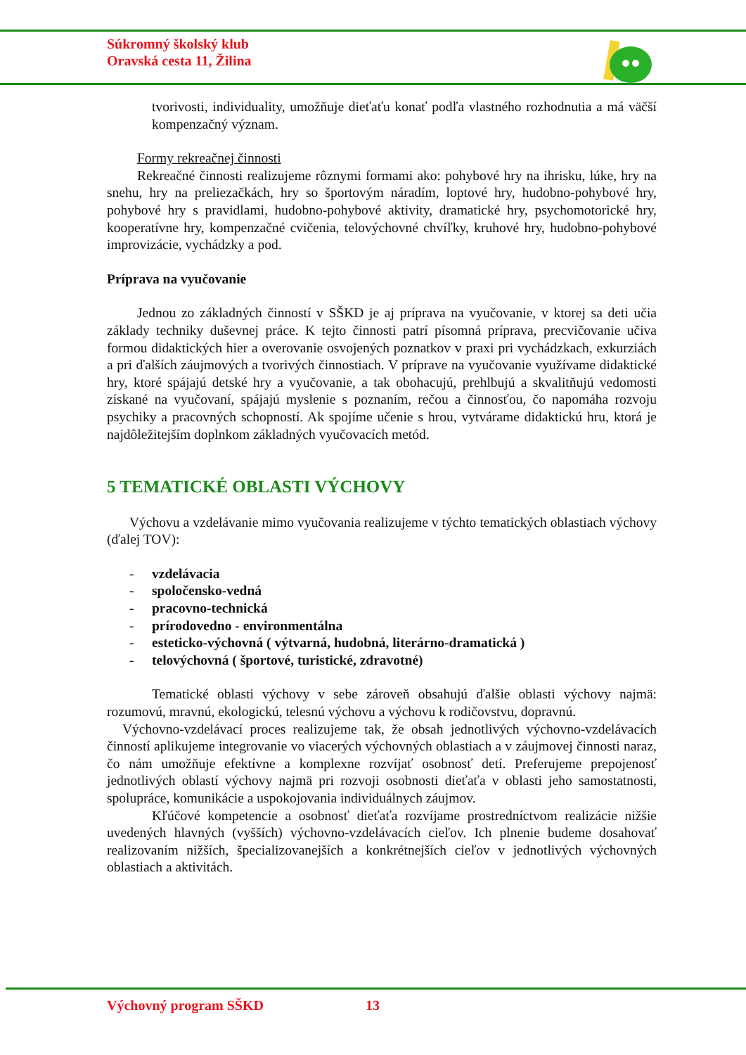Súkromný školský klub
Oravská cesta 11, Žilina
tvorivosti, individuality, umožňuje dieťaťu konať podľa vlastného rozhodnutia a má väčší kompenzačný význam.
Formy rekreačnej činnosti
Rekreačné činnosti realizujeme rôznymi formami ako: pohybové hry na ihrisku, lúke, hry na snehu, hry na preliezačkách, hry so športovým náradím, loptové hry, hudobno-pohybové hry, pohybové hry s pravidlami, hudobno-pohybové aktivity, dramatické hry, psychomotorické hry, kooperatívne hry, kompenzačné cvičenia, telovýchovné chvíľky, kruhové hry, hudobno-pohybové improvizácie, vychádzky a pod.
Príprava na vyučovanie
Jednou zo základných činností v SŠKD je aj príprava na vyučovanie, v ktorej sa deti učia základy techniky duševnej práce. K tejto činnosti patrí písomná príprava, precvičovanie učiva formou didaktických hier a overovanie osvojených poznatkov v praxi pri vychádzkach, exkurziách a pri ďalších záujmových a tvorivých činnostiach. V príprave na vyučovanie využívame didaktické hry, ktoré spájajú detské hry a vyučovanie, a tak obohacujú, prehlbujú a skvalitňujú vedomosti získané na vyučovaní, spájajú myslenie s poznaním, rečou a činnosťou, čo napomáha rozvoju psychiky a pracovných schopností. Ak spojíme učenie s hrou, vytvárame didaktickú hru, ktorá je najdôležitejším doplnkom základných vyučovacích metód.
5 TEMATICKÉ OBLASTI VÝCHOVY
Výchovu a vzdelávanie mimo vyučovania realizujeme v týchto tematických oblastiach výchovy (ďalej TOV):
- vzdelávacia
- spoločensko-vedná
- pracovno-technická
- prírodovedno - environmentálna
- esteticko-výchovná ( výtvarná, hudobná, literárno-dramatická )
- telovýchovná ( športové, turistické, zdravotné)
Tematické oblasti výchovy v sebe zároveň obsahujú ďalšie oblasti výchovy najmä: rozumovú, mravnú, ekologickú, telesnú výchovu a výchovu k rodičovstvu, dopravnú.
Výchovno-vzdelávací proces realizujeme tak, že obsah jednotlivých výchovno-vzdelávacích činností aplikujeme integrovanie vo viacerých výchovných oblastiach a v záujmovej činnosti naraz, čo nám umožňuje efektívne a komplexne rozvíjať osobnosť detí. Preferujeme prepojenosť jednotlivých oblastí výchovy najmä pri rozvoji osobnosti dieťaťa v oblasti jeho samostatnosti, spolupráce, komunikácie a uspokojovania individuálnych záujmov.
Kľúčové kompetencie a osobnosť dieťaťa rozvíjame prostredníctvom realizácie nižšie uvedených hlavných (vyšších) výchovno-vzdelávacích cieľov. Ich plnenie budeme dosahovať realizovaním nižších, špecializovanejších a konkrétnejších cieľov v jednotlivých výchovných oblastiach a aktivitách.
Výchovný program SŠKD 13